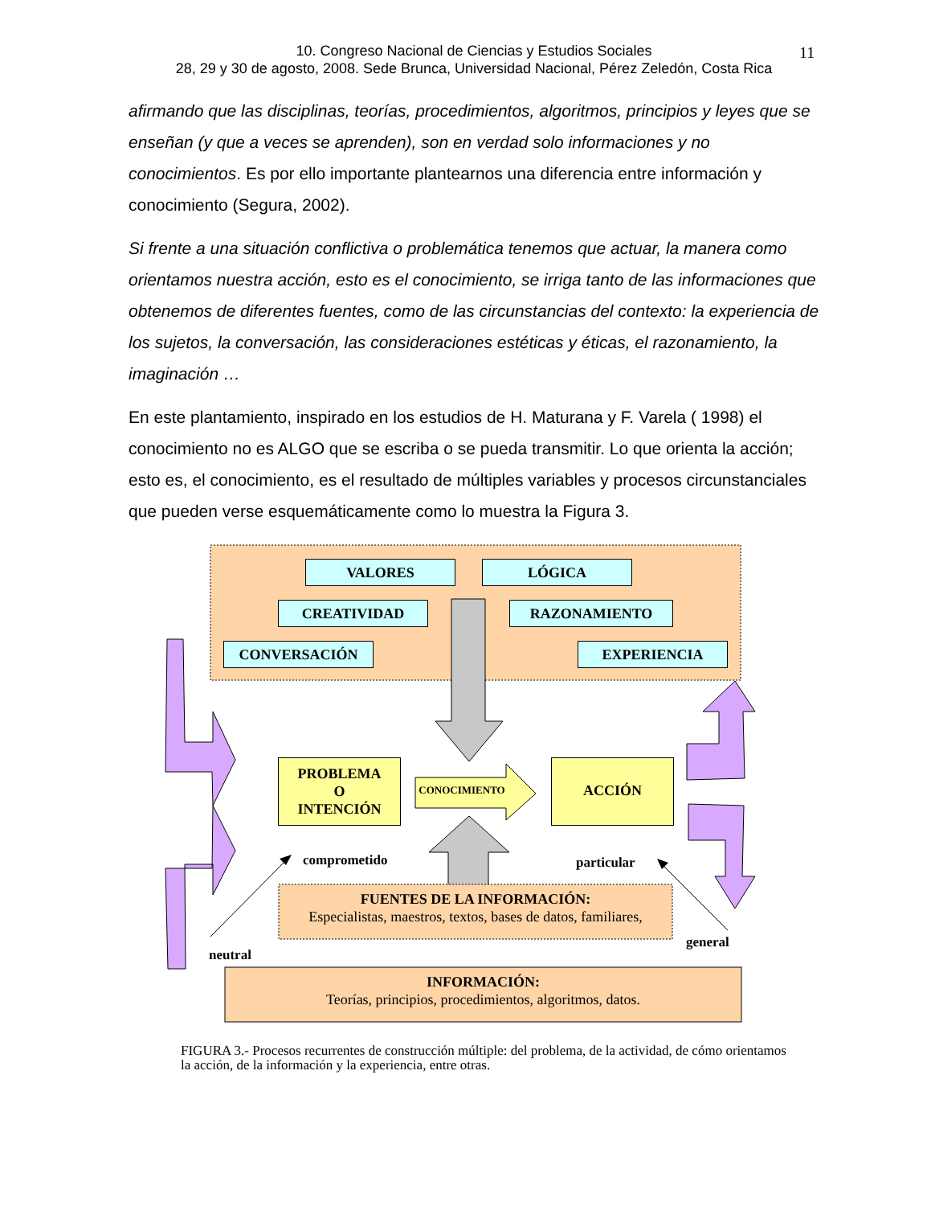10. Congreso Nacional de Ciencias y Estudios Sociales
28, 29 y 30 de agosto, 2008. Sede Brunca, Universidad Nacional, Pérez Zeledón, Costa Rica
11
afirmando que las disciplinas, teorías, procedimientos, algoritmos, principios y leyes que se enseñan (y que a veces se aprenden), son en verdad solo informaciones y no conocimientos. Es por ello importante plantearnos una diferencia entre información y conocimiento (Segura, 2002).
Si frente a una situación conflictiva o problemática tenemos que actuar, la manera como orientamos nuestra acción, esto es el conocimiento, se irriga tanto de las informaciones que obtenemos de diferentes fuentes, como de las circunstancias del contexto: la experiencia de los sujetos, la conversación, las consideraciones estéticas y éticas, el razonamiento, la imaginación …
En este plantamiento, inspirado en los estudios de H. Maturana y F. Varela ( 1998) el conocimiento no es ALGO que se escriba o se pueda transmitir. Lo que orienta la acción; esto es, el conocimiento, es el resultado de múltiples variables y procesos circunstanciales que pueden verse esquemáticamente como lo muestra la Figura 3.
VALORES LÓGICA
CREATIVIDAD RAZONAMIENTO
CONVERSACIÓN EXPERIENCIA
PROBLEMA
O
INTENCIÓN
CONOCIMIENTO
ACCIÓN
comprometido particular
FUENTES DE LA INFORMACIÓN:
Especialistas, maestros, textos, bases de datos, familiares,
general
neutral
INFORMACIÓN:
Teorías, principios, procedimientos, algoritmos, datos.
FIGURA 3.- Procesos recurrentes de construcción múltiple: del problema, de la actividad, de cómo orientamos la acción, de la información y la experiencia, entre otras.